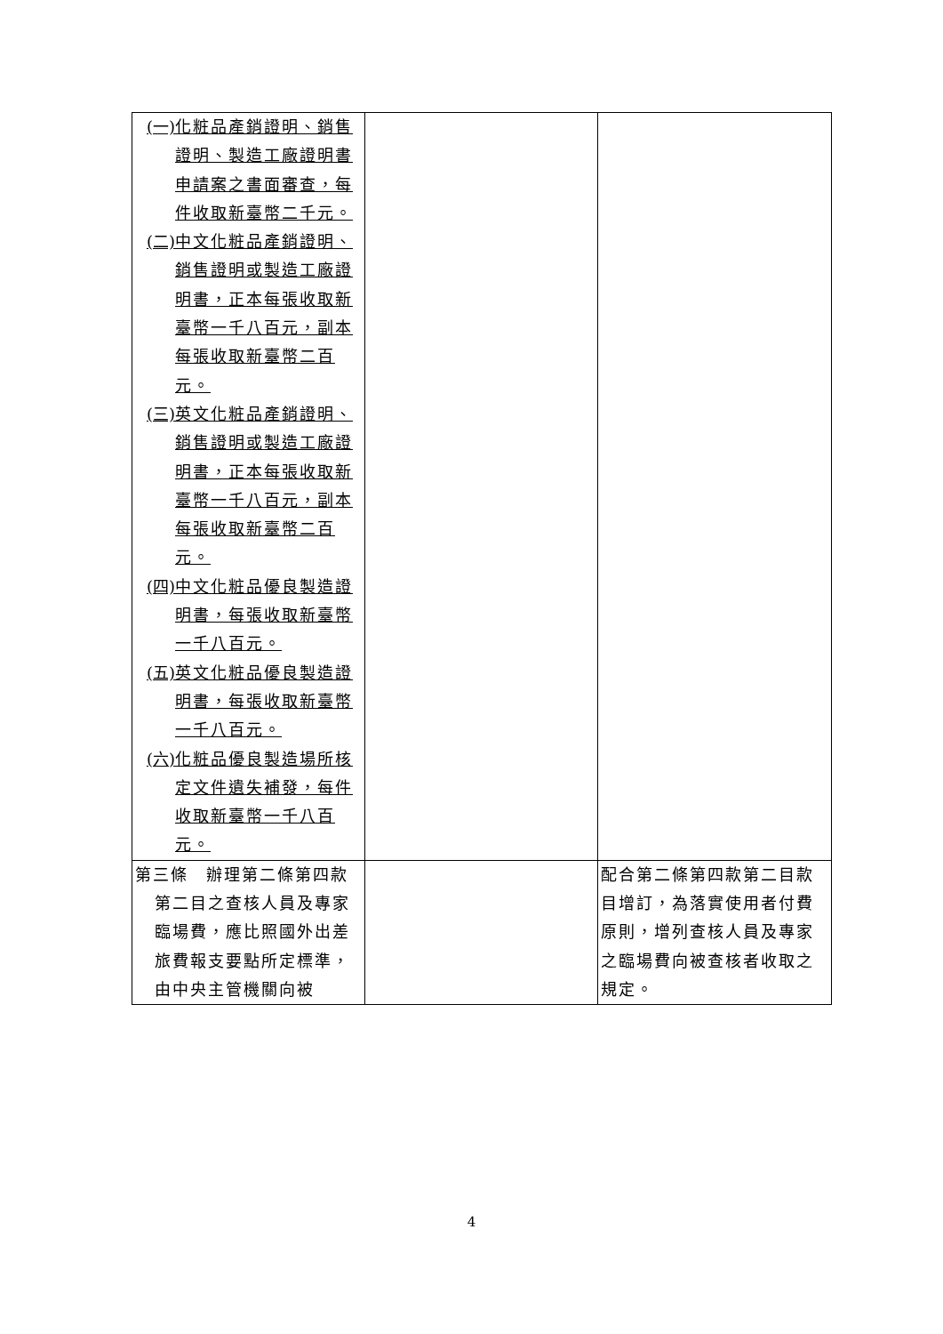| (一) 化粧品產銷證明、銷售證明、製造工廠證明書申請案之書面審查，每件收取新臺幣二千元。 (二) 中文化粧品產銷證明、銷售證明或製造工廠證明書，正本每張收取新臺幣一千八百元，副本每張收取新臺幣二百元。 (三) 英文化粧品產銷證明、銷售證明或製造工廠證明書，正本每張收取新臺幣一千八百元，副本每張收取新臺幣二百元。 (四) 中文化粧品優良製造證明書，每張收取新臺幣一千八百元。 (五) 英文化粧品優良製造證明書，每張收取新臺幣一千八百元。 (六) 化粧品優良製造場所核定文件遺失補發，每件收取新臺幣一千八百元。 | | |
| 第三條 辦理第二條第四款第二目之查核人員及專家臨場費，應比照國外出差旅費報支要點所定標準，由中央主管機關向被 | | 配合第二條第四款第二目款目增訂，為落實使用者付費原則，增列查核人員及專家之臨場費向被查核者收取之規定。 |
4